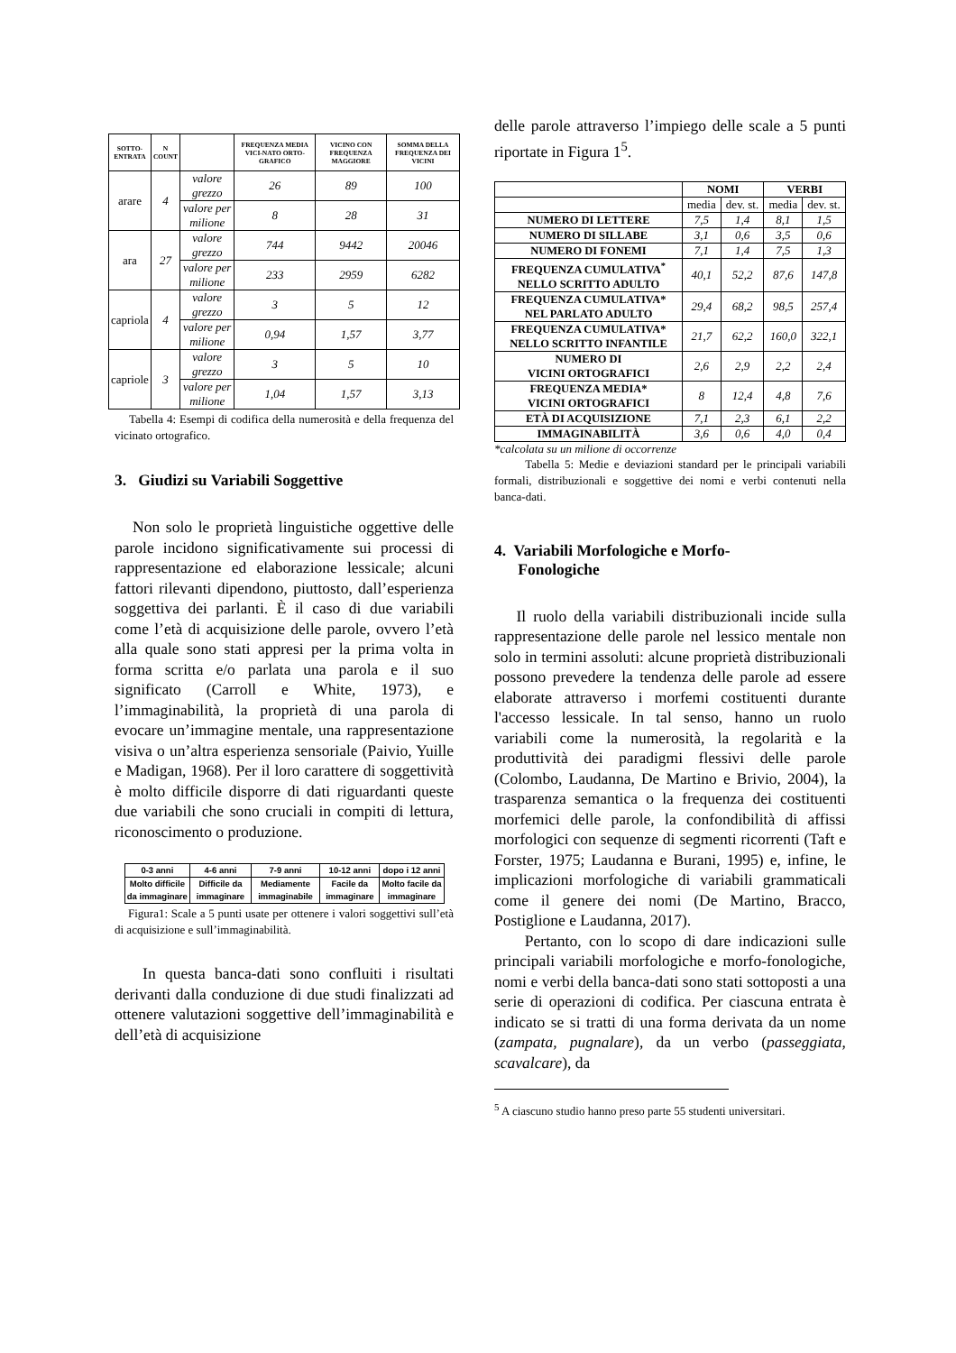| SOTTO- ENTRATA | N COUNT | | FREQUENZA MEDIA VICI-NATO ORTO-GRAFICO | VICINO CON FREQUENZA MAGGIORE | SOMMA DELLA FREQUENZA DEI VICINI |
| --- | --- | --- | --- | --- | --- |
| arare | 4 | valore grezzo | 26 | 89 | 100 |
| | | valore per milione | 8 | 28 | 31 |
| ara | 27 | valore grezzo | 744 | 9442 | 20046 |
| | | valore per milione | 233 | 2959 | 6282 |
| capriola | 4 | valore grezzo | 3 | 5 | 12 |
| | | valore per milione | 0,94 | 1,57 | 3,77 |
| capriole | 3 | valore grezzo | 3 | 5 | 10 |
| | | valore per milione | 1,04 | 1,57 | 3,13 |
Tabella 4: Esempi di codifica della numerosità e della frequenza del vicinato ortografico.
3. Giudizi su Variabili Soggettive
Non solo le proprietà linguistiche oggettive delle parole incidono significativamente sui processi di rappresentazione ed elaborazione lessicale; alcuni fattori rilevanti dipendono, piuttosto, dall’esperienza soggettiva dei parlanti. È il caso di due variabili come l’età di acquisizione delle parole, ovvero l’età alla quale sono stati appresi per la prima volta in forma scritta e/o parlata una parola e il suo significato (Carroll e White, 1973), e l’immaginabilità, la proprietà di una parola di evocare un’immagine mentale, una rappresentazione visiva o un’altra esperienza sensoriale (Paivio, Yuille e Madigan, 1968). Per il loro carattere di soggettività è molto difficile disporre di dati riguardanti queste due variabili che sono cruciali in compiti di lettura, riconoscimento o produzione.
| 0-3 anni | 4-6 anni | 7-9 anni | 10-12 anni | dopo i 12 anni |
| Molto difficile da immaginare | Difficile da immaginare | Mediamente immaginabile | Facile da immaginare | Molto facile da immaginare |
Figura1: Scale a 5 punti usate per ottenere i valori soggettivi sull’età di acquisizione e sull’immaginabilità.
In questa banca-dati sono confluiti i risultati derivanti dalla conduzione di due studi finalizzati ad ottenere valutazioni soggettive dell’immaginabilità e dell’età di acquisizione
delle parole attraverso l’impiego delle scale a 5 punti riportate in Figura 1<sup>5</sup>.
| | NOMI | | VERBI | |
| | media | dev. st. | media | dev. st. |
| NUMERO DI LETTERE | 7,5 | 1,4 | 8,1 | 1,5 |
| NUMERO DI SILLABE | 3,1 | 0,6 | 3,5 | 0,6 |
| NUMERO DI FONEMI | 7,1 | 1,4 | 7,5 | 1,3 |
| FREQUENZA CUMULATIVA<sup>*</sup> NELLO SCRITTO ADULTO | 40,1 | 52,2 | 87,6 | 147,8 |
| FREQUENZA CUMULATIVA* NEL PARLATO ADULTO | 29,4 | 68,2 | 98,5 | 257,4 |
| FREQUENZA CUMULATIVA* NELLO SCRITTO INFANTILE | 21,7 | 62,2 | 160,0 | 322,1 |
| NUMERO DI VICINI ORTOGRAFICI | 2,6 | 2,9 | 2,2 | 2,4 |
| FREQUENZA MEDIA* VICINI ORTOGRAFICI | 8 | 12,4 | 4,8 | 7,6 |
| ETÀ DI ACQUISIZIONE | 7,1 | 2,3 | 6,1 | 2,2 |
| IMMAGINABILITÀ | 3,6 | 0,6 | 4,0 | 0,4 |
*calcolata su un milione di occorrenze
Tabella 5: Medie e deviazioni standard per le principali variabili formali, distribuzionali e soggettive dei nomi e verbi contenuti nella banca-dati.
4. Variabili Morfologiche e Morfo-
Fonologiche
Il ruolo della variabili distribuzionali incide sulla rappresentazione delle parole nel lessico mentale non solo in termini assoluti: alcune proprietà distribuzionali possono prevedere la tendenza delle parole ad essere elaborate attraverso i morfemi costituenti durante l'accesso lessicale. In tal senso, hanno un ruolo variabili come la numerosità, la regolarità e la produttività dei paradigmi flessivi delle parole (Colombo, Laudanna, De Martino e Brivio, 2004), la trasparenza semantica o la frequenza dei costituenti morfemici delle parole, la confondibilità di affissi morfologici con sequenze di segmenti ricorrenti (Taft e Forster, 1975; Laudanna e Burani, 1995) e, infine, le implicazioni morfologiche di variabili grammaticali come il genere dei nomi (De Martino, Bracco, Postiglione e Laudanna, 2017).
Pertanto, con lo scopo di dare indicazioni sulle principali variabili morfologiche e morfo-fonologiche, nomi e verbi della banca-dati sono stati sottoposti a una serie di operazioni di codifica. Per ciascuna entrata è indicato se si tratti di una forma derivata da un nome (zampata, pugnalare), da un verbo (passeggiata, scavalcare), da
<sup>5</sup> A ciascuno studio hanno preso parte 55 studenti universitari.